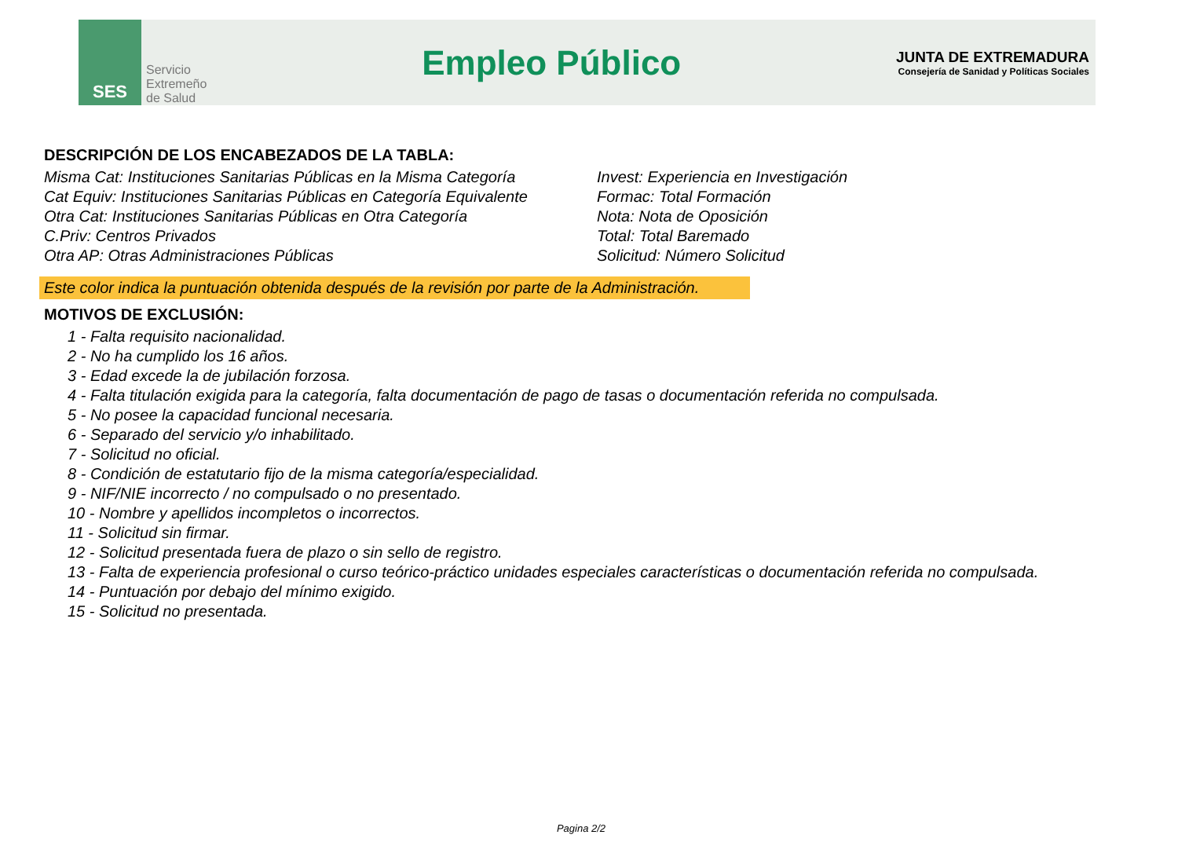SES
Servicio
Extremeño
de Salud
Empleo Público
JUNTA DE EXTREMADURA
Consejería de Sanidad y Políticas Sociales
DESCRIPCIÓN DE LOS ENCABEZADOS DE LA TABLA:
Misma Cat: Instituciones Sanitarias Públicas en la Misma Categoría
Cat Equiv: Instituciones Sanitarias Públicas en Categoría Equivalente
Otra Cat: Instituciones Sanitarias Públicas en Otra Categoría
C.Priv: Centros Privados
Otra AP: Otras Administraciones Públicas
Invest: Experiencia en Investigación
Formac: Total Formación
Nota: Nota de Oposición
Total: Total Baremado
Solicitud: Número Solicitud
Este color indica la puntuación obtenida después de la revisión por parte de la Administración.
MOTIVOS DE EXCLUSIÓN:
1 - Falta requisito nacionalidad.
2 - No ha cumplido los 16 años.
3 - Edad excede la de jubilación forzosa.
4 - Falta titulación exigida para la categoría, falta documentación de pago de tasas o documentación referida no compulsada.
5 - No posee la capacidad funcional necesaria.
6 - Separado del servicio y/o inhabilitado.
7 - Solicitud no oficial.
8 - Condición de estatutario fijo de la misma categoría/especialidad.
9 - NIF/NIE incorrecto / no compulsado o no presentado.
10 - Nombre y apellidos incompletos o incorrectos.
11 - Solicitud sin firmar.
12 - Solicitud presentada fuera de plazo o sin sello de registro.
13 - Falta de experiencia profesional o curso teórico-práctico unidades especiales características o documentación referida no compulsada.
14 - Puntuación por debajo del mínimo exigido.
15 - Solicitud no presentada.
Pagina 2/2